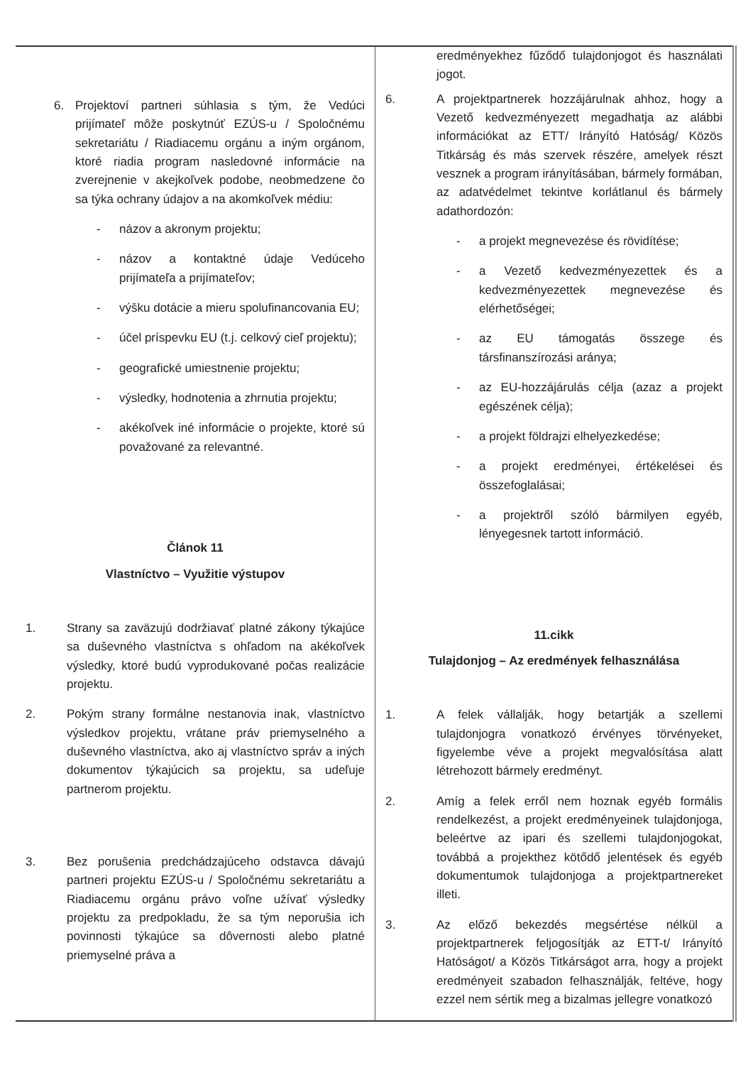| 6. Projektoví partneri súhlasia s tým, že Vedúci prijímateľ môže poskytnúť EZÚS-u / Spoločnému sekretariátu / Riadiacemu orgánu a iným orgánom, ktoré riadia program nasledovné informácie na zverejnenie v akejkoľvek podobe, neobmedzene čo sa týka ochrany údajov a na akomkoľvek médiu: - názov a akronym projektu; - názov a kontaktné údaje Vedúceho prijímateľa a prijímateľov; - výšku dotácie a mieru spolufinancovania EU; - účel príspevku EU (t.j. celkový cieľ projektu); - geografické umiestnenie projektu; - výsledky, hodnotenia a zhrnutia projektu; - akékoľvek iné informácie o projekte, ktoré sú považované za relevantné. Článok 11 Vlastníctvo – Využitie výstupov 1. Strany sa zaväzujú dodržiavať platné zákony týkajúce sa duševného vlastníctva s ohľadom na akékoľvek výsledky, ktoré budú vyprodukované počas realizácie projektu. 2. Pokým strany formálne nestanovia inak, vlastníctvo výsledkov projektu, vrátane práv priemyselného a duševného vlastníctva, ako aj vlastníctvo správ a iných dokumentov týkajúcich sa projektu, sa udeľuje partnerom projektu. 3. Bez porušenia predchádzajúceho odstavca dávajú partneri projektu EZÚS-u / Spoločnému sekretariátu a Riadiacemu orgánu právo voľne užívať výsledky projektu za predpokladu, že sa tým neporušia ich povinnosti týkajúce sa dôvernosti alebo platné priemyselné práva a | eredményekhez fűződő tulajdonjogot és használati jogot. 6. A projektpartnerek hozzájárulnak ahhoz, hogy a Vezető kedvezményezett megadhatja az alábbi információkat az ETT/ Irányító Hatóság/ Közös Titkárság és más szervek részére, amelyek részt vesznek a program irányításában, bármely formában, az adatvédelmet tekintve korlátlanul és bármely adathordozón: - a projekt megnevezése és rövidítése; - a Vezető kedvezményezettek és a kedvezményezettek megnevezése és elérhetőségei; - az EU támogatás összege és társfinanszírozási aránya; - az EU-hozzájárulás célja (azaz a projekt egészének célja); - a projekt földrajzi elhelyezkedése; - a projekt eredményei, értékelései és összefoglalásai; - a projektről szóló bármilyen egyéb, lényegesnek tartott információ. 11.cikk Tulajdonjog – Az eredmények felhasználása 1. A felek vállalják, hogy betartják a szellemi tulajdonjogra vonatkozó érvényes törvényeket, figyelembe véve a projekt megvalósítása alatt létrehozott bármely eredményt. 2. Amíg a felek erről nem hoznak egyéb formális rendelkezést, a projekt eredményeinek tulajdonjoga, beleértve az ipari és szellemi tulajdonjogokat, továbbá a projekthez kötődő jelentések és egyéb dokumentumok tulajdonjoga a projektpartnereket illeti. 3. Az előző bekezdés megsértése nélkül a projektpartnerek feljogosítják az ETT-t/ Irányító Hatóságot/ a Közös Titkárságot arra, hogy a projekt eredményeit szabadon felhasználják, feltéve, hogy ezzel nem sértik meg a bizalmas jellegre vonatkozó |